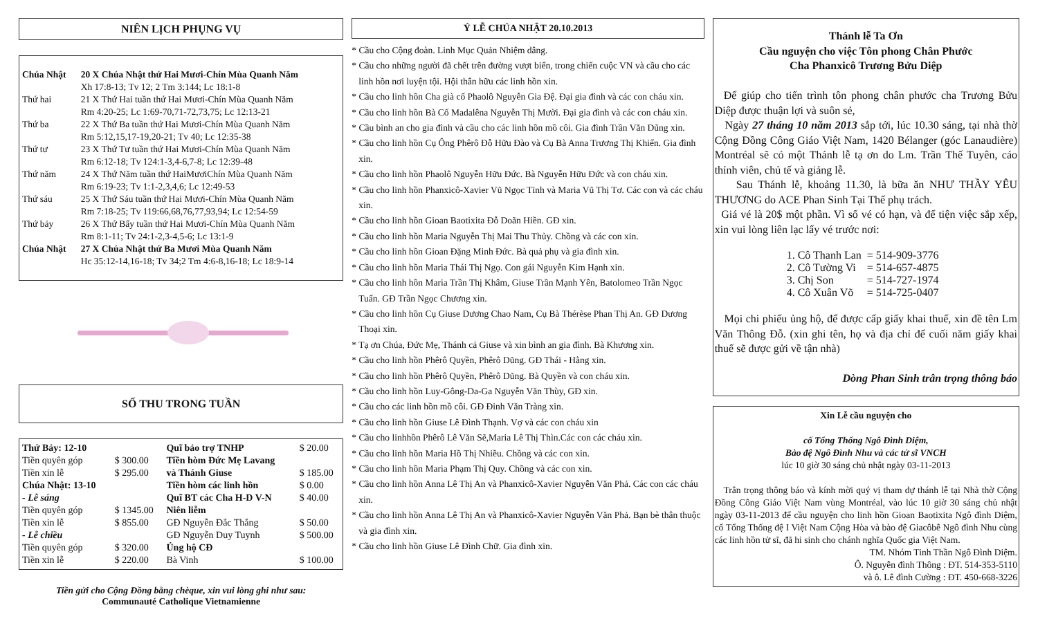NIÊN LỊCH PHỤNG VỤ
| Chúa Nhật | 20 X Chúa Nhật thứ Hai Mươi-Chín Mùa Quanh Năm |
| | Xh 17:8-13; Tv 12; 2 Tm 3:144; Lc 18:1-8 |
| Thứ hai | 21 X Thứ Hai tuần thứ Hai Mươi-Chín Mùa Quanh Năm Rm 4:20-25; Lc 1:69-70,71-72,73,75; Lc 12:13-21 |
| Thứ ba | 22 X Thứ Ba tuần thứ Hai Mươi-Chín Mùa Quanh Năm Rm 5:12,15,17-19,20-21; Tv 40; Lc 12:35-38 |
| Thứ tư | 23 X Thứ Tư tuần thứ Hai Mươi-Chín Mùa Quanh Năm Rm 6:12-18; Tv 124:1-3,4-6,7-8; Lc 12:39-48 |
| Thứ năm | 24 X Thứ Năm tuần thứ HaiMươiChín Mùa Quanh Năm Rm 6:19-23; Tv 1:1-2,3,4,6; Lc 12:49-53 |
| Thứ sáu | 25 X Thứ Sáu tuần thứ Hai Mươi-Chín Mùa Quanh Năm Rm 7:18-25; Tv 119:66,68,76,77,93,94; Lc 12:54-59 |
| Thứ bảy | 26 X Thứ Bẩy tuần thứ Hai Mươi-Chín Mùa Quanh Năm Rm 8:1-11; Tv 24:1-2,3-4,5-6; Lc 13:1-9 |
| Chúa Nhật | 27 X Chúa Nhật thứ Ba Mươi Mùa Quanh Năm Hc 35:12-14,16-18; Tv 34;2 Tm 4:6-8,16-18; Lc 18:9-14 |
SỐ THU TRONG TUẦN
| Thứ Bảy: 12-10 | | Quĩ bảo trợ TNHP | $ 20.00 |
| Tiền quyên góp | $ 300.00 | Tiền hòm Đức Mẹ Lavang | |
| Tiền xin lễ | $ 295.00 | và Thánh Giuse | $ 185.00 |
| Chúa Nhật: 13-10 | | Tiền hòm các linh hồn | $ 0.00 |
| - Lễ sáng | | Quĩ BT các Cha H-D V-N | $ 40.00 |
| Tiền quyên góp | $ 1345.00 | Niên liễm | |
| Tiền xin lễ | $ 855.00 | GĐ Nguyễn Đắc Thắng | $ 50.00 |
| - Lễ chiều | | GĐ Nguyễn Duy Tuynh | $ 500.00 |
| Tiền quyên góp | $ 320.00 | Ủng hộ CĐ | |
| Tiền xin lễ | $ 220.00 | Bà Vinh | $ 100.00 |
Tiền gửi cho Cộng Đồng bằng chèque, xin vui lòng ghi như sau:
Communauté Catholique Vietnamienne
Ý LỄ CHÚA NHẬT 20.10.2013
* Cầu cho Cộng đoàn. Linh Mục Quản Nhiệm dâng.
* Cầu cho những người đã chết trên đường vượt biển, trong chiến cuộc VN và cầu cho các linh hồn nơi luyện tội. Hội thân hữu các linh hồn xin.
* Cầu cho linh hồn Cha già cố Phaolô Nguyễn Gia Đệ. Đại gia đình và các con cháu xin.
* Cầu cho linh hồn Bà Cố Madalêna Nguyễn Thị Mười. Đại gia đình và các con cháu xin.
* Cầu bình an cho gia đình và cầu cho các linh hồn mồ côi. Gia đình Trần Văn Dũng xin.
* Cầu cho linh hồn Cụ Ông Phêrô Đỗ Hữu Đào và Cụ Bà Anna Trương Thị Khiển. Gia đình xin.
* Cầu cho linh hồn Phaolô Nguyễn Hữu Đức. Bà Nguyễn Hữu Đức và con cháu xin.
* Cầu cho linh hồn Phanxicô-Xavier Vũ Ngọc Tỉnh và Maria Vũ Thị Tơ. Các con và các cháu xin.
* Cầu cho linh hồn Gioan Baotixita Đỗ Doãn Hiền. GĐ xin.
* Cầu cho linh hồn Maria Nguyễn Thị Mai Thu Thủy. Chồng và các con xin.
* Cầu cho linh hồn Gioan Đặng Minh Đức. Bà quả phụ và gia đình xin.
* Cầu cho linh hồn Maria Thái Thị Ngọ. Con gái Nguyễn Kim Hạnh xin.
* Cầu cho linh hồn Maria Trần Thị Khâm, Giuse Trần Mạnh Yên, Batolomeo Trần Ngọc Tuấn. GĐ Trần Ngọc Chương xin.
* Cầu cho linh hồn Cụ Giuse Dương Chao Nam, Cụ Bà Thérèse Phan Thị An. GĐ Dương Thoại xin.
* Tạ ơn Chúa, Đức Mẹ, Thánh cả Giuse và xin bình an gia đình. Bà Khương xin.
* Cầu cho linh hồn Phêrô Quyền, Phêrô Dũng. GĐ Thái - Hằng xin.
* Cầu cho linh hồn Phêrô Quyền, Phêrô Dũng. Bà Quyền và con cháu xin.
* Cầu cho linh hồn Luy-Gông-Da-Ga Nguyễn Văn Thùy, GĐ xin.
* Cầu cho các linh hồn mồ côi. GĐ Đinh Văn Tràng xin.
* Cầu cho linh hồn Giuse Lê Đình Thạnh. Vợ và các con cháu xin
* Cầu cho linhhồn Phêrô Lê Văn Sẽ,Maria Lê Thị Thìn.Các con các cháu xin.
* Cầu cho linh hồn Maria Hồ Thị Nhiều. Chồng và các con xin.
* Cầu cho linh hồn Maria Phạm Thị Quy. Chồng và các con xin.
* Cầu cho linh hồn Anna Lê Thị An và Phanxicô-Xavier Nguyễn Văn Phả. Các con các cháu xin.
* Cầu cho linh hồn Anna Lê Thị An và Phanxicô-Xavier Nguyễn Văn Phả. Bạn bè thân thuộc và gia đình xin.
* Cầu cho linh hồn Giuse Lê Đình Chữ. Gia đình xin.
Thánh lễ Ta Ơn
Cầu nguyện cho việc Tôn phong Chân Phước
Cha Phanxicô Trương Bửu Diệp
Để giúp cho tiến trình tôn phong chân phước cha Trương Bửu Diệp được thuận lợi và suôn sẻ,
Ngày 27 tháng 10 năm 2013 sắp tới, lúc 10.30 sáng, tại nhà thờ Cộng Đồng Công Giáo Việt Nam, 1420 Bélanger (góc Lanaudière) Montréal sẽ có một Thánh lễ tạ ơn do Lm. Trần Thế Tuyên, cáo thỉnh viên, chủ tế và giảng lễ.
Sau Thánh lễ, khoảng 11.30, là bữa ăn NHƯ THẦY YÊU THƯƠNG do ACE Phan Sinh Tại Thế phụ trách.
Giá vé là 20$ một phần. Vì số vé có hạn, và để tiện việc sắp xếp, xin vui lòng liên lạc lấy vé trước nơi:
| 1. Cô Thanh Lan | = 514-909-3776 |
| 2. Cô Tường Vi | = 514-657-4875 |
| 3. Chị Son | = 514-727-1974 |
| 4. Cô Xuân Võ | = 514-725-0407 |
Mọi chi phiếu ủng hộ, để được cấp giấy khai thuế, xin đề tên Lm Văn Thông Đỗ. (xin ghi tên, họ và địa chỉ để cuối năm giấy khai thuế sẽ được gửi về tận nhà)
Dòng Phan Sinh trân trọng thông báo
Xin Lễ cầu nguyện cho
cố Tổng Thống Ngô Đình Diệm,
Bào đệ Ngô Đình Nhu và các tử sĩ VNCH
lúc 10 giờ 30 sáng chủ nhật ngày 03-11-2013
Trân trọng thông báo và kính mời quý vị tham dự thánh lễ tại Nhà thờ Cộng Đồng Công Giáo Việt Nam vùng Montréal, vào lúc 10 giờ 30 sáng chủ nhật ngày 03-11-2013 để cầu nguyện cho linh hồn Gioan Baotixita Ngô đình Diệm, cố Tổng Thống đệ I Việt Nam Cộng Hòa và bào đệ Giacôbê Ngô đình Nhu cùng các linh hồn tử sĩ, đã hi sinh cho chánh nghĩa Quốc gia Việt Nam.
TM. Nhóm Tinh Thần Ngô Đình Diệm.
Ô. Nguyễn đình Thông : ĐT. 514-353-5110
và ô. Lê đình Cường : ĐT. 450-668-3226